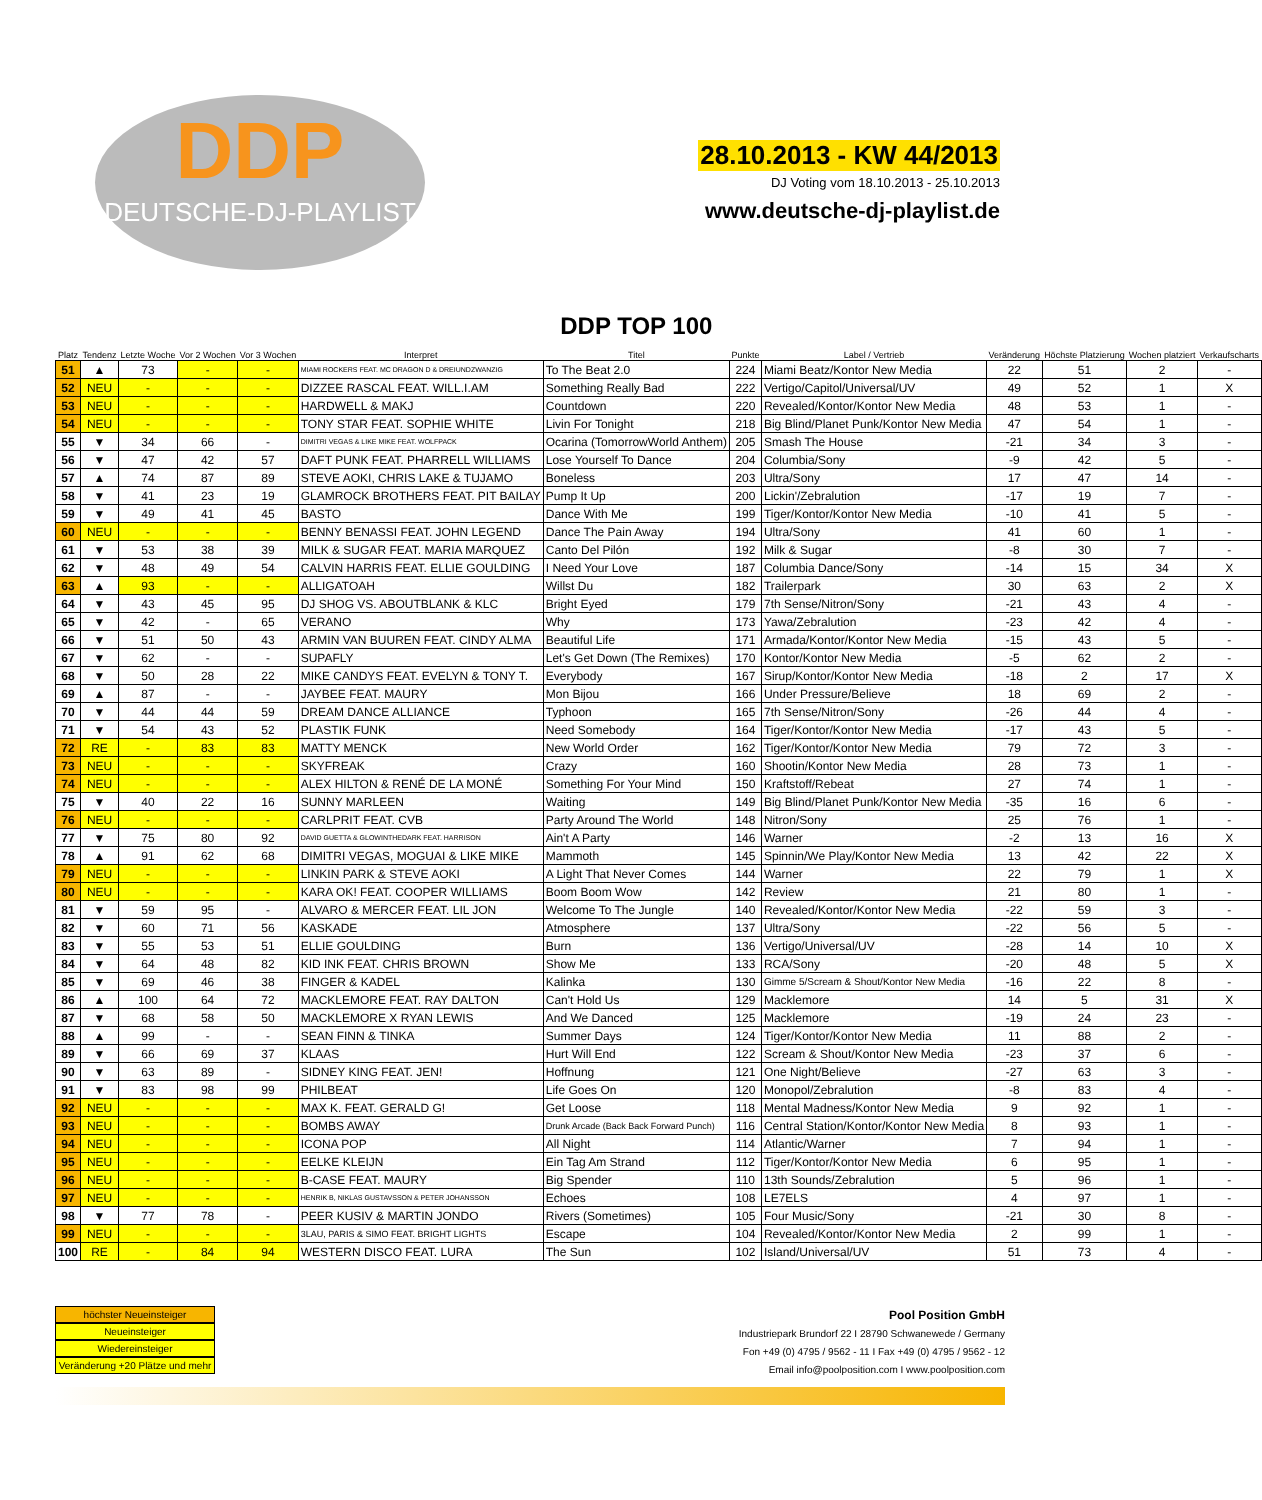DDP
DEUTSCHE-DJ-PLAYLIST
28.10.2013 - KW 44/2013
DJ Voting vom 18.10.2013 - 25.10.2013
www.deutsche-dj-playlist.de
| Platz | Tendenz | Letzte Woche | Vor 2 Wochen | Vor 3 Wochen | Interpret | DDP TOP 100 Titel | Punkte | Label / Vertrieb | Veränderung | Höchste Platzierung | Wochen platziert | Verkaufscharts |
| --- | --- | --- | --- | --- | --- | --- | --- | --- | --- | --- | --- | --- |
| 51 | ▲ | 73 | - | - | MIAMI ROCKERS FEAT. MC DRAGON D & DREIUNDZWANZIG | To The Beat 2.0 | 224 | Miami Beatz/Kontor New Media | 22 | 51 | 2 | - |
| 52 | NEU | - | - | - | DIZZEE RASCAL FEAT. WILL.I.AM | Something Really Bad | 222 | Vertigo/Capitol/Universal/UV | 49 | 52 | 1 | X |
| 53 | NEU | - | - | - | HARDWELL & MAKJ | Countdown | 220 | Revealed/Kontor/Kontor New Media | 48 | 53 | 1 | - |
| 54 | NEU | - | - | - | TONY STAR FEAT. SOPHIE WHITE | Livin For Tonight | 218 | Big Blind/Planet Punk/Kontor New Media | 47 | 54 | 1 | - |
| 55 | ▼ | 34 | 66 | - | DIMITRI VEGAS & LIKE MIKE FEAT. WOLFPACK | Ocarina (TomorrowWorld Anthem) | 205 | Smash The House | -21 | 34 | 3 | - |
| 56 | ▼ | 47 | 42 | 57 | DAFT PUNK FEAT. PHARRELL WILLIAMS | Lose Yourself To Dance | 204 | Columbia/Sony | -9 | 42 | 5 | - |
| 57 | ▲ | 74 | 87 | 89 | STEVE AOKI, CHRIS LAKE & TUJAMO | Boneless | 203 | Ultra/Sony | 17 | 47 | 14 | - |
| 58 | ▼ | 41 | 23 | 19 | GLAMROCK BROTHERS FEAT. PIT BAILAY | Pump It Up | 200 | Lickin'/Zebralution | -17 | 19 | 7 | - |
| 59 | ▼ | 49 | 41 | 45 | BASTO | Dance With Me | 199 | Tiger/Kontor/Kontor New Media | -10 | 41 | 5 | - |
| 60 | NEU | - | - | - | BENNY BENASSI FEAT. JOHN LEGEND | Dance The Pain Away | 194 | Ultra/Sony | 41 | 60 | 1 | - |
| 61 | ▼ | 53 | 38 | 39 | MILK & SUGAR FEAT. MARIA MARQUEZ | Canto Del Pilón | 192 | Milk & Sugar | -8 | 30 | 7 | - |
| 62 | ▼ | 48 | 49 | 54 | CALVIN HARRIS FEAT. ELLIE GOULDING | I Need Your Love | 187 | Columbia Dance/Sony | -14 | 15 | 34 | X |
| 63 | ▲ | 93 | - | - | ALLIGATOAH | Willst Du | 182 | Trailerpark | 30 | 63 | 2 | X |
| 64 | ▼ | 43 | 45 | 95 | DJ SHOG VS. ABOUTBLANK & KLC | Bright Eyed | 179 | 7th Sense/Nitron/Sony | -21 | 43 | 4 | - |
| 65 | ▼ | 42 | - | 65 | VERANO | Why | 173 | Yawa/Zebralution | -23 | 42 | 4 | - |
| 66 | ▼ | 51 | 50 | 43 | ARMIN VAN BUUREN FEAT. CINDY ALMA | Beautiful Life | 171 | Armada/Kontor/Kontor New Media | -15 | 43 | 5 | - |
| 67 | ▼ | 62 | - | - | SUPAFLY | Let's Get Down (The Remixes) | 170 | Kontor/Kontor New Media | -5 | 62 | 2 | - |
| 68 | ▼ | 50 | 28 | 22 | MIKE CANDYS FEAT. EVELYN & TONY T. | Everybody | 167 | Sirup/Kontor/Kontor New Media | -18 | 2 | 17 | X |
| 69 | ▲ | 87 | - | - | JAYBEE FEAT. MAURY | Mon Bijou | 166 | Under Pressure/Believe | 18 | 69 | 2 | - |
| 70 | ▼ | 44 | 44 | 59 | DREAM DANCE ALLIANCE | Typhoon | 165 | 7th Sense/Nitron/Sony | -26 | 44 | 4 | - |
| 71 | ▼ | 54 | 43 | 52 | PLASTIK FUNK | Need Somebody | 164 | Tiger/Kontor/Kontor New Media | -17 | 43 | 5 | - |
| 72 | RE | - | 83 | 83 | MATTY MENCK | New World Order | 162 | Tiger/Kontor/Kontor New Media | 79 | 72 | 3 | - |
| 73 | NEU | - | - | - | SKYFREAK | Crazy | 160 | Shootin/Kontor New Media | 28 | 73 | 1 | - |
| 74 | NEU | - | - | - | ALEX HILTON & RENÉ DE LA MONÉ | Something For Your Mind | 150 | Kraftstoff/Rebeat | 27 | 74 | 1 | - |
| 75 | ▼ | 40 | 22 | 16 | SUNNY MARLEEN | Waiting | 149 | Big Blind/Planet Punk/Kontor New Media | -35 | 16 | 6 | - |
| 76 | NEU | - | - | - | CARLPRIT FEAT. CVB | Party Around The World | 148 | Nitron/Sony | 25 | 76 | 1 | - |
| 77 | ▼ | 75 | 80 | 92 | DAVID GUETTA & GLOWINTHEDARK FEAT. HARRISON | Ain't A Party | 146 | Warner | -2 | 13 | 16 | X |
| 78 | ▲ | 91 | 62 | 68 | DIMITRI VEGAS, MOGUAI & LIKE MIKE | Mammoth | 145 | Spinnin/We Play/Kontor New Media | 13 | 42 | 22 | X |
| 79 | NEU | - | - | - | LINKIN PARK & STEVE AOKI | A Light That Never Comes | 144 | Warner | 22 | 79 | 1 | X |
| 80 | NEU | - | - | - | KARA OK! FEAT. COOPER WILLIAMS | Boom Boom Wow | 142 | Review | 21 | 80 | 1 | - |
| 81 | ▼ | 59 | 95 | - | ALVARO & MERCER FEAT. LIL JON | Welcome To The Jungle | 140 | Revealed/Kontor/Kontor New Media | -22 | 59 | 3 | - |
| 82 | ▼ | 60 | 71 | 56 | KASKADE | Atmosphere | 137 | Ultra/Sony | -22 | 56 | 5 | - |
| 83 | ▼ | 55 | 53 | 51 | ELLIE GOULDING | Burn | 136 | Vertigo/Universal/UV | -28 | 14 | 10 | X |
| 84 | ▼ | 64 | 48 | 82 | KID INK FEAT. CHRIS BROWN | Show Me | 133 | RCA/Sony | -20 | 48 | 5 | X |
| 85 | ▼ | 69 | 46 | 38 | FINGER & KADEL | Kalinka | 130 | Gimme 5/Scream & Shout/Kontor New Media | -16 | 22 | 8 | - |
| 86 | ▲ | 100 | 64 | 72 | MACKLEMORE FEAT. RAY DALTON | Can't Hold Us | 129 | Macklemore | 14 | 5 | 31 | X |
| 87 | ▼ | 68 | 58 | 50 | MACKLEMORE X RYAN LEWIS | And We Danced | 125 | Macklemore | -19 | 24 | 23 | - |
| 88 | ▲ | 99 | - | - | SEAN FINN & TINKA | Summer Days | 124 | Tiger/Kontor/Kontor New Media | 11 | 88 | 2 | - |
| 89 | ▼ | 66 | 69 | 37 | KLAAS | Hurt Will End | 122 | Scream & Shout/Kontor New Media | -23 | 37 | 6 | - |
| 90 | ▼ | 63 | 89 | - | SIDNEY KING FEAT. JEN! | Hoffnung | 121 | One Night/Believe | -27 | 63 | 3 | - |
| 91 | ▼ | 83 | 98 | 99 | PHILBEAT | Life Goes On | 120 | Monopol/Zebralution | -8 | 83 | 4 | - |
| 92 | NEU | - | - | - | MAX K. FEAT. GERALD G! | Get Loose | 118 | Mental Madness/Kontor New Media | 9 | 92 | 1 | - |
| 93 | NEU | - | - | - | BOMBS AWAY | Drunk Arcade (Back Back Forward Punch) | 116 | Central Station/Kontor/Kontor New Media | 8 | 93 | 1 | - |
| 94 | NEU | - | - | - | ICONA POP | All Night | 114 | Atlantic/Warner | 7 | 94 | 1 | - |
| 95 | NEU | - | - | - | EELKE KLEIJN | Ein Tag Am Strand | 112 | Tiger/Kontor/Kontor New Media | 6 | 95 | 1 | - |
| 96 | NEU | - | - | - | B-CASE FEAT. MAURY | Big Spender | 110 | 13th Sounds/Zebralution | 5 | 96 | 1 | - |
| 97 | NEU | - | - | - | HENRIK B, NIKLAS GUSTAVSSON & PETER JOHANSSON | Echoes | 108 | LE7ELS | 4 | 97 | 1 | - |
| 98 | ▼ | 77 | 78 | - | PEER KUSIV & MARTIN JONDO | Rivers (Sometimes) | 105 | Four Music/Sony | -21 | 30 | 8 | - |
| 99 | NEU | - | - | - | 3LAU, PARIS & SIMO FEAT. BRIGHT LIGHTS | Escape | 104 | Revealed/Kontor/Kontor New Media | 2 | 99 | 1 | - |
| 100 | RE | - | 84 | 94 | WESTERN DISCO FEAT. LURA | The Sun | 102 | Island/Universal/UV | 51 | 73 | 4 | - |
höchster Neueinsteiger
Neueinsteiger
Wiedereinsteiger
Veränderung +20 Plätze und mehr
Pool Position GmbH
Industriepark Brundorf 22 I 28790 Schwanewede / Germany
Fon +49 (0) 4795 / 9562 - 11 I Fax +49 (0) 4795 / 9562 - 12
Email info@poolposition.com I www.poolposition.com